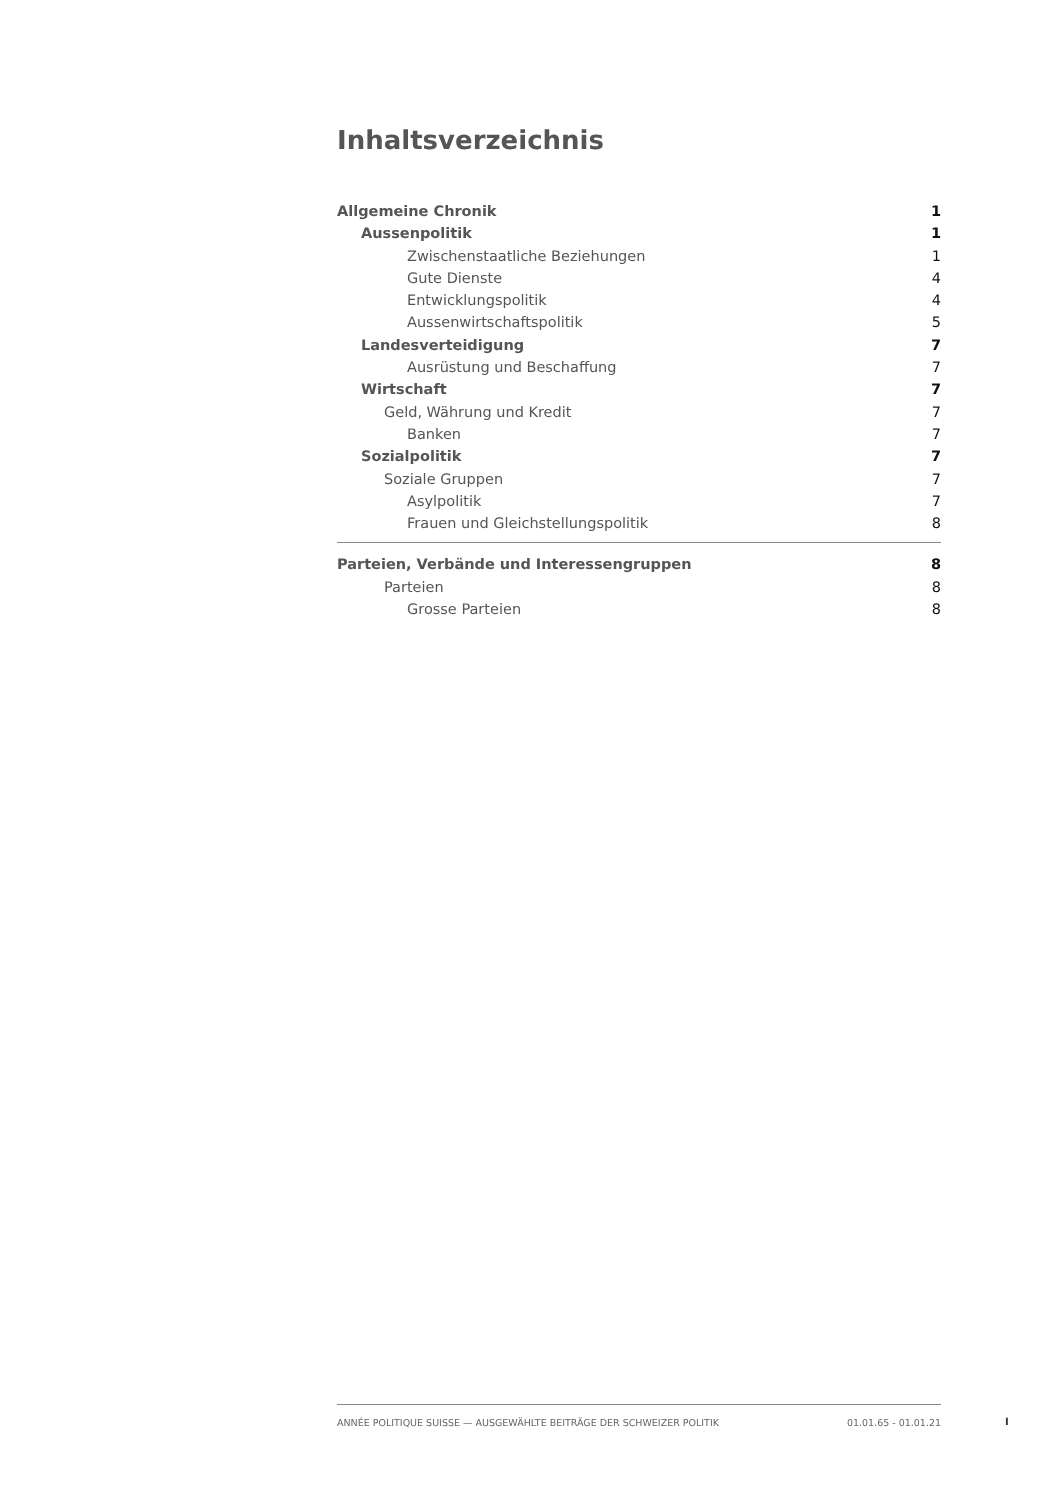Inhaltsverzeichnis
Allgemeine Chronik 1
Aussenpolitik 1
Zwischenstaatliche Beziehungen 1
Gute Dienste 4
Entwicklungspolitik 4
Aussenwirtschaftspolitik 5
Landesverteidigung 7
Ausrüstung und Beschaffung 7
Wirtschaft 7
Geld, Währung und Kredit 7
Banken 7
Sozialpolitik 7
Soziale Gruppen 7
Asylpolitik 7
Frauen und Gleichstellungspolitik 8
Parteien, Verbände und Interessengruppen 8
Parteien 8
Grosse Parteien 8
ANNÉE POLITIQUE SUISSE — AUSGEWÄHLTE BEITRÄGE DER SCHWEIZER POLITIK 01.01.65 - 01.01.21
I